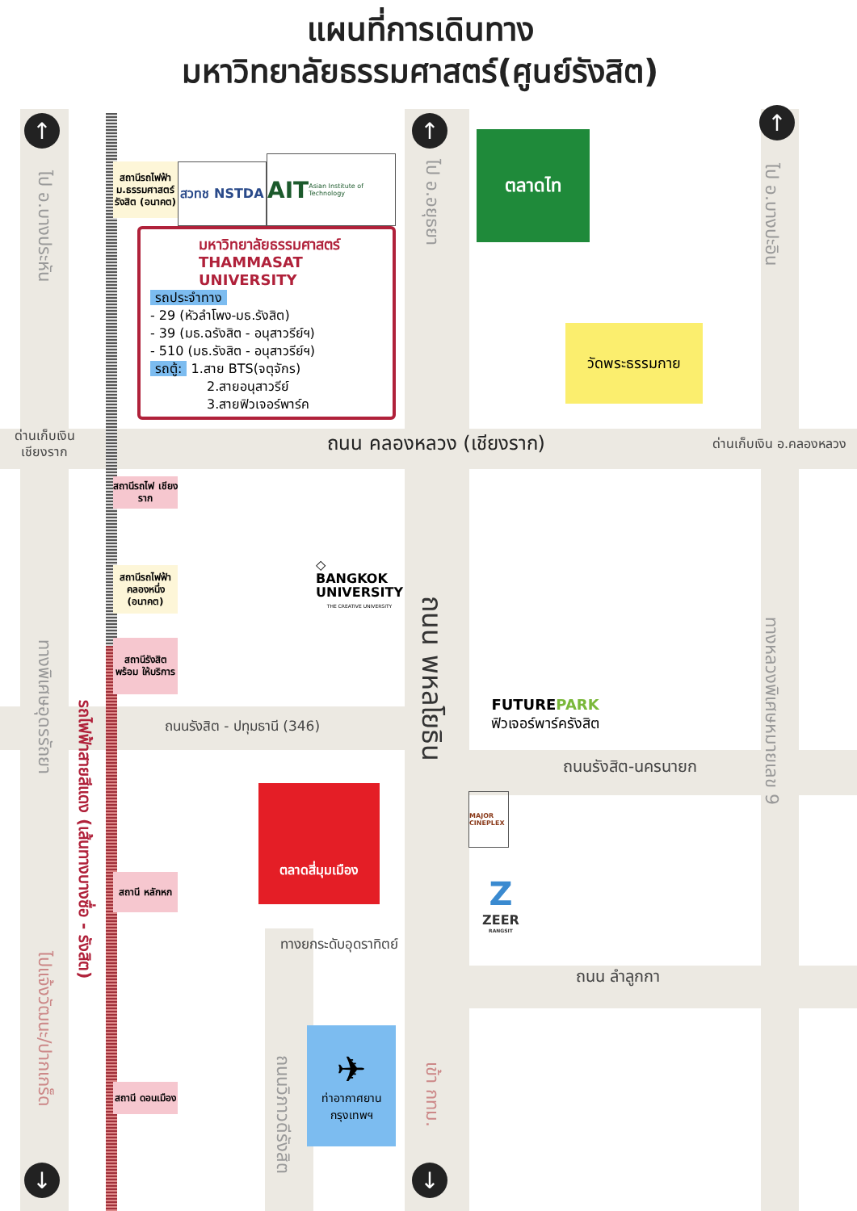แผนที่การเดินทาง
มหาวิทยาลัยธรรมศาสตร์(ศูนย์รังสิต)
↑
↑
↑
ไป อ.บางประหัน
ไป อ.อยุธยา
ไป อ.บางปะอิน
สถานีรถไฟฟ้า ม.ธรรมศาสตร์ รังสิต (อนาคต)
สวทช NSTDA
AIT Asian Institute of Technology
มหาวิทยาลัยธรรมศาสตร์
THAMMASAT UNIVERSITY
รถประจำทาง
- 29 (หัวลำโพง-มธ.รังสิต)
- 39 (มธ.ฉรังสิต - อนุสาวรีย์ฯ)
- 510 (มธ.รังสิต - อนุสาวรีย์ฯ)
รถตู้: 1.สาย BTS(จตุจักร)
2.สายอนุสาวรีย์
3.สายฟิวเจอร์พาร์ค
ตลาดไท
วัดพระธรรมกาย
ด่านเก็บเงิน เชียงราก
ถนน คลองหลวง (เชียงราก)
ด่านเก็บเงิน อ.คลองหลวง
สถานีรถไฟ เชียงราก
◇
BANGKOK UNIVERSITY
THE CREATIVE UNIVERSITY
สถานีรถไฟฟ้า คลองหนึ่ง (อนาคต)
ถนน พหลโยธิน
ทางหลวงพิเศษหมายเลข 9
FUTUREPARK
ฟิวเจอร์พาร์ครังสิต
ทางพิเศษอุดรรัถยา
สถานีรังสิต พร้อม ให้บริการ
รถไฟฟ้าสายสีแดง (เส้นทางบางซื่อ - รังสิต)
ถนนรังสิต - ปทุมธานี (346)
ถนนรังสิต-นครนายก
ตลาดสี่มุมเมือง
MAJOR CINEPLEX
Z
ZEER
RANGSIT
สถานี หลักหก
ไปแจ้งวัฒนะ/ปากเกร็ด
ทางยกระดับอุดราทิตย์
ถนน ลำลูกกา
✈
ท่าอากาศยาน กรุงเทพฯ
ถนนวิภาวดีรังสิต
เข้า กทม.
สถานี ดอนเมือง
↓
↓